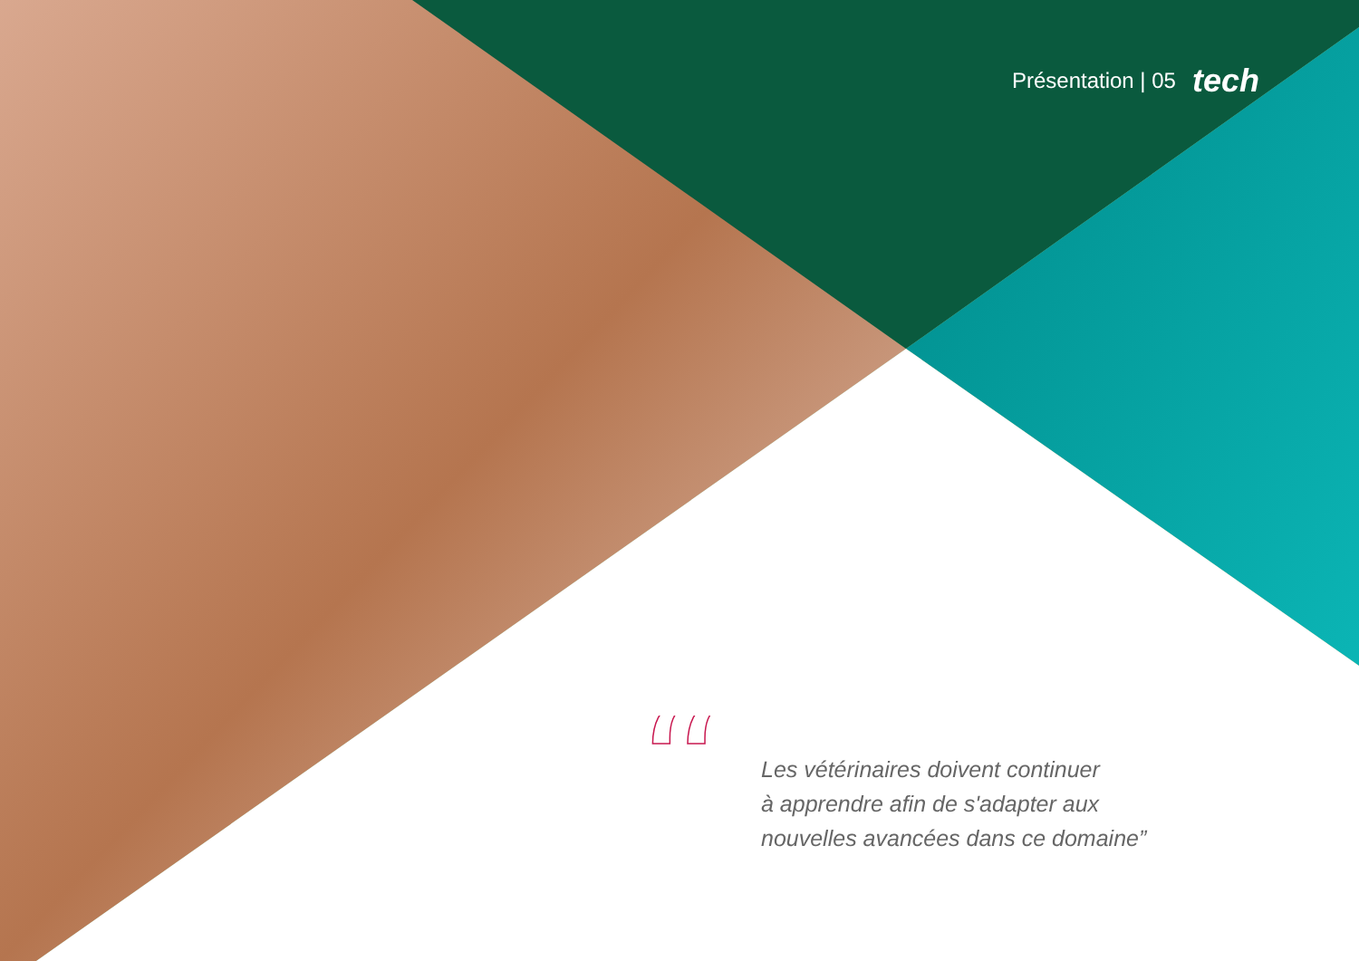Présentation | 05 tech
“
Les vétérinaires doivent continuer
à apprendre afin de s'adapter aux
nouvelles avancées dans ce domaine”